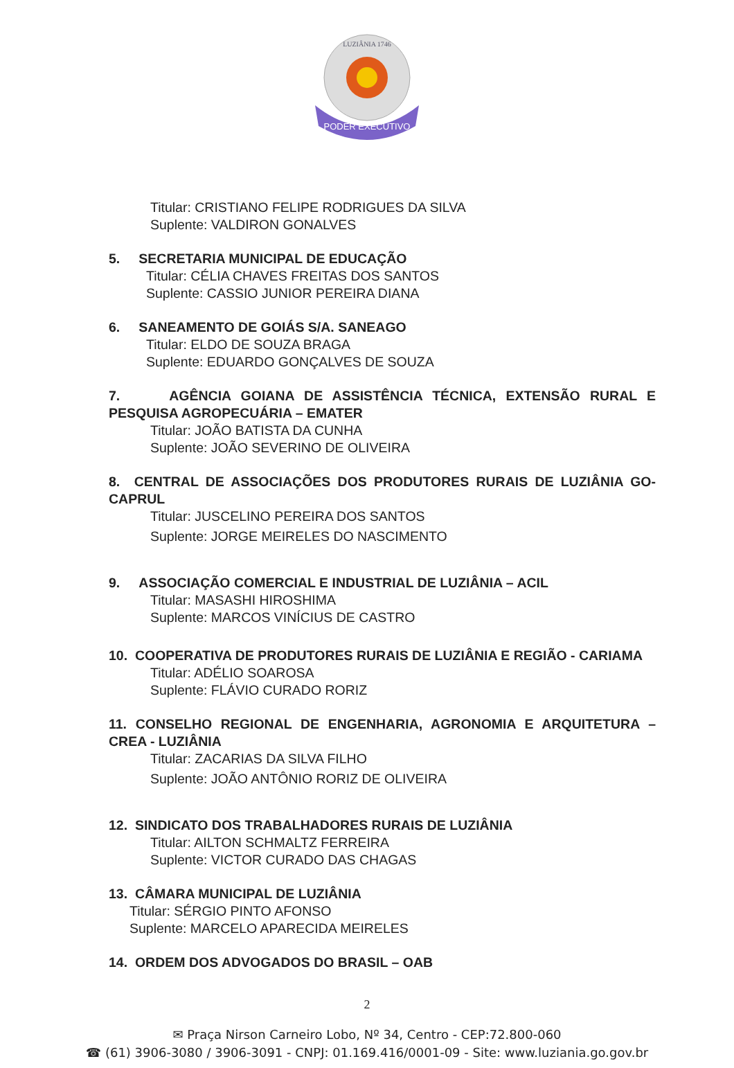PODER EXECUTIVO
LUZIÂNIA 1746
Titular: CRISTIANO FELIPE RODRIGUES DA SILVA
Suplente: VALDIRON GONALVES
5. SECRETARIA MUNICIPAL DE EDUCAÇÃO
Titular: CÉLIA CHAVES FREITAS DOS SANTOS
Suplente: CASSIO JUNIOR PEREIRA DIANA
6. SANEAMENTO DE GOIÁS S/A. SANEAGO
Titular: ELDO DE SOUZA BRAGA
Suplente: EDUARDO GONÇALVES DE SOUZA
7. AGÊNCIA GOIANA DE ASSISTÊNCIA TÉCNICA, EXTENSÃO RURAL E PESQUISA AGROPECUÁRIA – EMATER
Titular: JOÃO BATISTA DA CUNHA
Suplente: JOÃO SEVERINO DE OLIVEIRA
8. CENTRAL DE ASSOCIAÇÕES DOS PRODUTORES RURAIS DE LUZIÂNIA GO-CAPRUL
Titular: JUSCELINO PEREIRA DOS SANTOS
Suplente: JORGE MEIRELES DO NASCIMENTO
9. ASSOCIAÇÃO COMERCIAL E INDUSTRIAL DE LUZIÂNIA – ACIL
Titular: MASASHI HIROSHIMA
Suplente: MARCOS VINÍCIUS DE CASTRO
10. COOPERATIVA DE PRODUTORES RURAIS DE LUZIÂNIA E REGIÃO - CARIAMA
Titular: ADÉLIO SOAROSA
Suplente: FLÁVIO CURADO RORIZ
11. CONSELHO REGIONAL DE ENGENHARIA, AGRONOMIA E ARQUITETURA – CREA - LUZIÂNIA
Titular: ZACARIAS DA SILVA FILHO
Suplente: JOÃO ANTÔNIO RORIZ DE OLIVEIRA
12. SINDICATO DOS TRABALHADORES RURAIS DE LUZIÂNIA
Titular: AILTON SCHMALTZ FERREIRA
Suplente: VICTOR CURADO DAS CHAGAS
13. CÂMARA MUNICIPAL DE LUZIÂNIA
Titular: SÉRGIO PINTO AFONSO
Suplente: MARCELO APARECIDA MEIRELES
14. ORDEM DOS ADVOGADOS DO BRASIL – OAB
2
✉ Praça Nirson Carneiro Lobo, Nº 34, Centro - CEP:72.800-060
☎ (61) 3906-3080 / 3906-3091 - CNPJ: 01.169.416/0001-09 - Site: www.luziania.go.gov.br